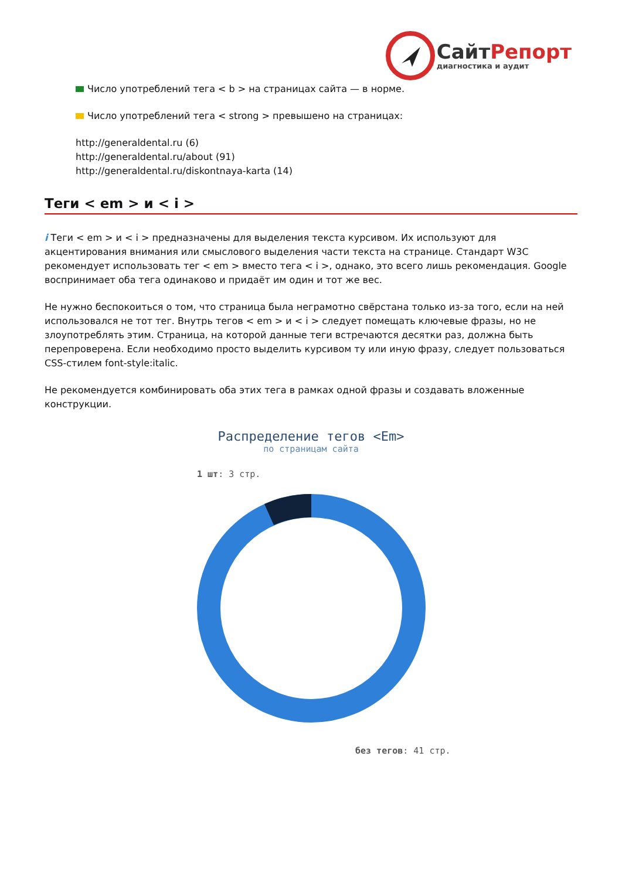СайтРепорт
диагностика и аудит
Число употреблений тега < b > на страницах сайта — в норме.
Число употреблений тега < strong > превышено на страницах:
http://generaldental.ru (6)
http://generaldental.ru/about (91)
http://generaldental.ru/diskontnaya-karta (14)
Теги < em > и < i >
i Теги < em > и < i > предназначены для выделения текста курсивом. Их используют для акцентирования внимания или смыслового выделения части текста на странице. Стандарт W3C рекомендует использовать тег < em > вместо тега < i >, однако, это всего лишь рекомендация. Google воспринимает оба тега одинаково и придаёт им один и тот же вес.
Не нужно беспокоиться о том, что страница была неграмотно свёрстана только из-за того, если на ней использовался не тот тег. Внутрь тегов < em > и < i > следует помещать ключевые фразы, но не злоупотреблять этим. Страница, на которой данные теги встречаются десятки раз, должна быть перепроверена. Если необходимо просто выделить курсивом ту или иную фразу, следует пользоваться CSS-стилем font-style:italic.
Не рекомендуется комбинировать оба этих тега в рамках одной фразы и создавать вложенные конструкции.
Распределение тегов <Em>
по страницам сайта
1 шт: 3 стр.
без тегов: 41 стр.